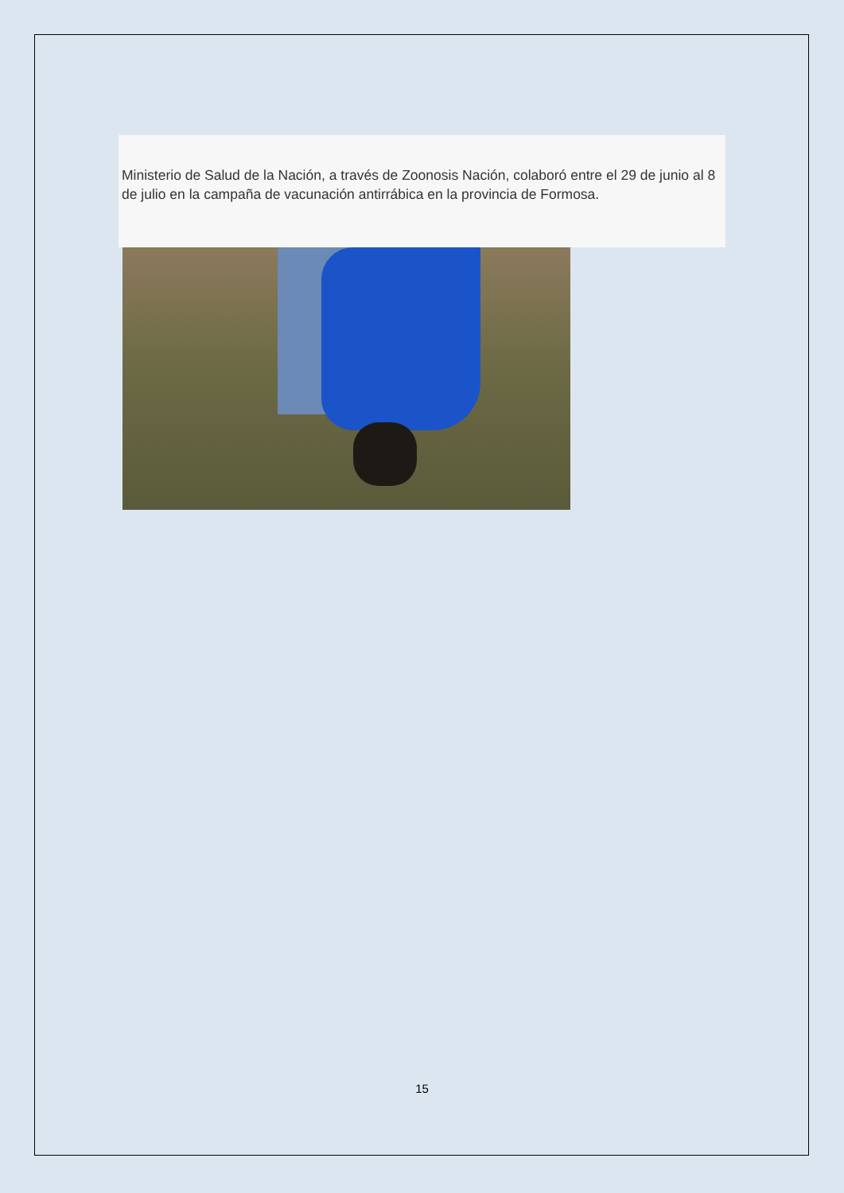Ministerio de Salud de la Nación, a través de Zoonosis Nación, colaboró entre el 29 de junio al 8 de julio en la campaña de vacunación antirrábica en la provincia de Formosa.
15